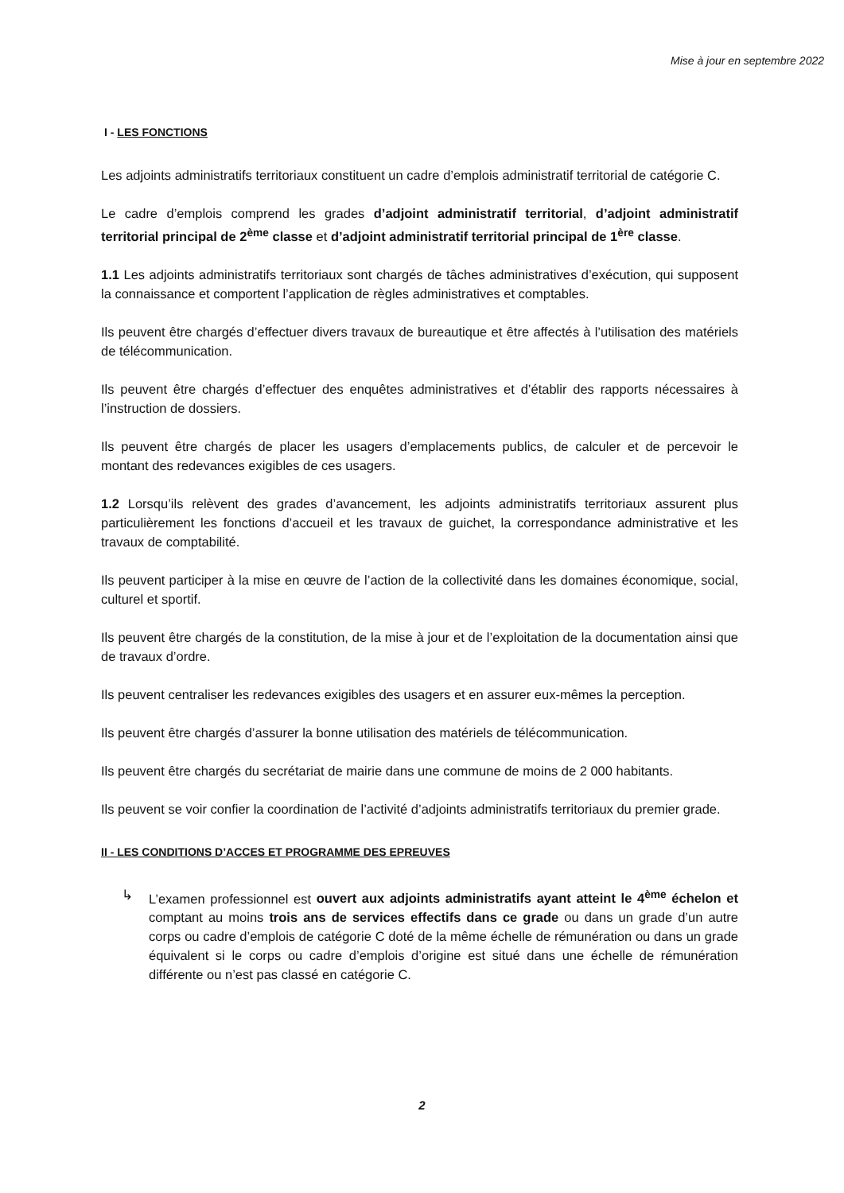Mise à jour en septembre 2022
I - LES FONCTIONS
Les adjoints administratifs territoriaux constituent un cadre d’emplois administratif territorial de catégorie C.
Le cadre d’emplois comprend les grades d’adjoint administratif territorial, d’adjoint administratif territorial principal de 2<sup>ème</sup> classe et d’adjoint administratif territorial principal de 1<sup>ère</sup> classe.
1.1 Les adjoints administratifs territoriaux sont chargés de tâches administratives d’exécution, qui supposent la connaissance et comportent l’application de règles administratives et comptables.
Ils peuvent être chargés d’effectuer divers travaux de bureautique et être affectés à l’utilisation des matériels de télécommunication.
Ils peuvent être chargés d’effectuer des enquêtes administratives et d’établir des rapports nécessaires à l’instruction de dossiers.
Ils peuvent être chargés de placer les usagers d’emplacements publics, de calculer et de percevoir le montant des redevances exigibles de ces usagers.
1.2 Lorsqu’ils relèvent des grades d’avancement, les adjoints administratifs territoriaux assurent plus particulièrement les fonctions d’accueil et les travaux de guichet, la correspondance administrative et les travaux de comptabilité.
Ils peuvent participer à la mise en œuvre de l’action de la collectivité dans les domaines économique, social, culturel et sportif.
Ils peuvent être chargés de la constitution, de la mise à jour et de l’exploitation de la documentation ainsi que de travaux d’ordre.
Ils peuvent centraliser les redevances exigibles des usagers et en assurer eux-mêmes la perception.
Ils peuvent être chargés d’assurer la bonne utilisation des matériels de télécommunication.
Ils peuvent être chargés du secrétariat de mairie dans une commune de moins de 2 000 habitants.
Ils peuvent se voir confier la coordination de l’activité d’adjoints administratifs territoriaux du premier grade.
II - LES CONDITIONS D’ACCES ET PROGRAMME DES EPREUVES
↳ L’examen professionnel est ouvert aux adjoints administratifs ayant atteint le 4<sup>ème</sup> échelon et comptant au moins trois ans de services effectifs dans ce grade ou dans un grade d’un autre corps ou cadre d’emplois de catégorie C doté de la même échelle de rémunération ou dans un grade équivalent si le corps ou cadre d’emplois d’origine est situé dans une échelle de rémunération différente ou n’est pas classé en catégorie C.
2